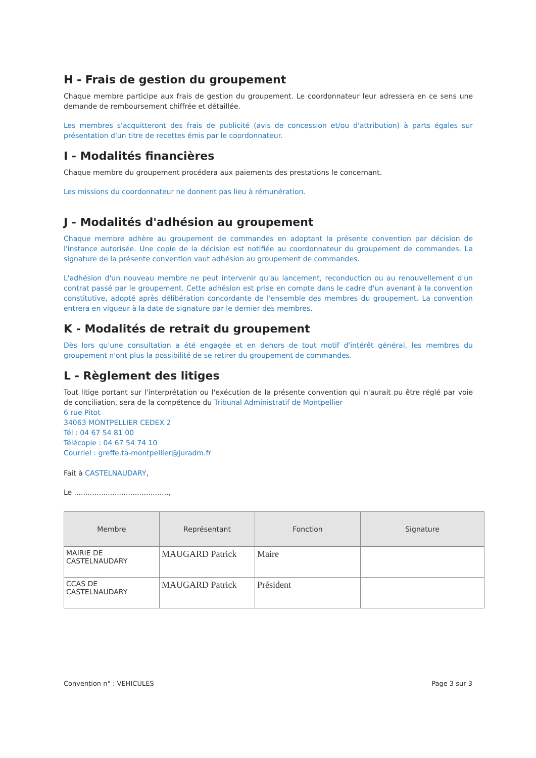H - Frais de gestion du groupement
Chaque membre participe aux frais de gestion du groupement. Le coordonnateur leur adressera en ce sens une demande de remboursement chiffrée et détaillée.
Les membres s'acquitteront des frais de publicité (avis de concession et/ou d'attribution) à parts égales sur présentation d'un titre de recettes émis par le coordonnateur.
I - Modalités financières
Chaque membre du groupement procédera aux paiements des prestations le concernant.
Les missions du coordonnateur ne donnent pas lieu à rémunération.
J - Modalités d'adhésion au groupement
Chaque membre adhère au groupement de commandes en adoptant la présente convention par décision de l'instance autorisée. Une copie de la décision est notifiée au coordonnateur du groupement de commandes. La signature de la présente convention vaut adhésion au groupement de commandes.
L'adhésion d'un nouveau membre ne peut intervenir qu'au lancement, reconduction ou au renouvellement d'un contrat passé par le groupement. Cette adhésion est prise en compte dans le cadre d'un avenant à la convention constitutive, adopté après délibération concordante de l'ensemble des membres du groupement. La convention entrera en vigueur à la date de signature par le dernier des membres.
K - Modalités de retrait du groupement
Dès lors qu'une consultation a été engagée et en dehors de tout motif d'intérêt général, les membres du groupement n'ont plus la possibilité de se retirer du groupement de commandes.
L - Règlement des litiges
Tout litige portant sur l'interprétation ou l'exécution de la présente convention qui n'aurait pu être réglé par voie de conciliation, sera de la compétence du Tribunal Administratif de Montpellier
6 rue Pitot
34063 MONTPELLIER CEDEX 2
Tél : 04 67 54 81 00
Télécopie : 04 67 54 74 10
Courriel : greffe.ta-montpellier@juradm.fr
Fait à CASTELNAUDARY,
Le ..........................................,
| Membre | Représentant | Fonction | Signature |
| --- | --- | --- | --- |
| MAIRIE DE CASTELNAUDARY | MAUGARD Patrick | Maire | |
| CCAS DE CASTELNAUDARY | MAUGARD Patrick | Président | |
Convention n° : VEHICULES Page 3 sur 3